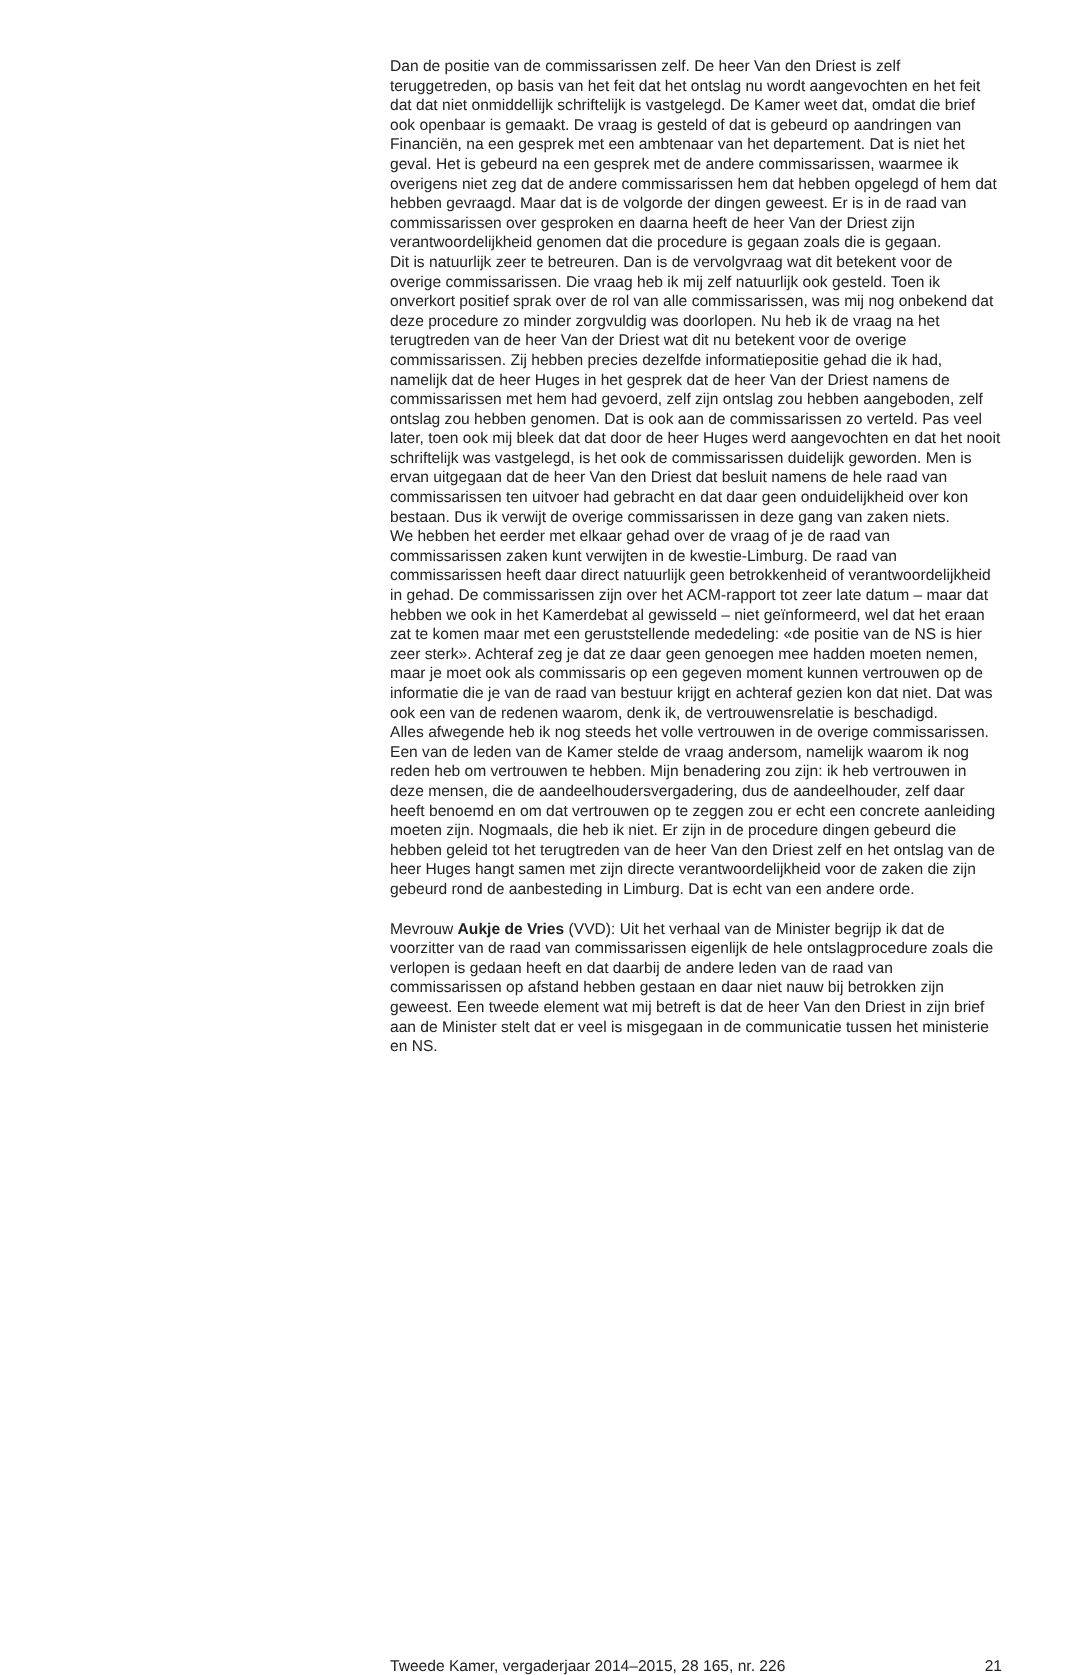Dan de positie van de commissarissen zelf. De heer Van den Driest is zelf teruggetreden, op basis van het feit dat het ontslag nu wordt aangevochten en het feit dat dat niet onmiddellijk schriftelijk is vastgelegd. De Kamer weet dat, omdat die brief ook openbaar is gemaakt. De vraag is gesteld of dat is gebeurd op aandringen van Financiën, na een gesprek met een ambtenaar van het departement. Dat is niet het geval. Het is gebeurd na een gesprek met de andere commissarissen, waarmee ik overigens niet zeg dat de andere commissarissen hem dat hebben opgelegd of hem dat hebben gevraagd. Maar dat is de volgorde der dingen geweest. Er is in de raad van commissarissen over gesproken en daarna heeft de heer Van der Driest zijn verantwoordelijkheid genomen dat die procedure is gegaan zoals die is gegaan.
Dit is natuurlijk zeer te betreuren. Dan is de vervolgvraag wat dit betekent voor de overige commissarissen. Die vraag heb ik mij zelf natuurlijk ook gesteld. Toen ik onverkort positief sprak over de rol van alle commissarissen, was mij nog onbekend dat deze procedure zo minder zorgvuldig was doorlopen. Nu heb ik de vraag na het terugtreden van de heer Van der Driest wat dit nu betekent voor de overige commissarissen. Zij hebben precies dezelfde informatiepositie gehad die ik had, namelijk dat de heer Huges in het gesprek dat de heer Van der Driest namens de commissarissen met hem had gevoerd, zelf zijn ontslag zou hebben aangeboden, zelf ontslag zou hebben genomen. Dat is ook aan de commissarissen zo verteld. Pas veel later, toen ook mij bleek dat dat door de heer Huges werd aangevochten en dat het nooit schriftelijk was vastgelegd, is het ook de commissarissen duidelijk geworden. Men is ervan uitgegaan dat de heer Van den Driest dat besluit namens de hele raad van commissarissen ten uitvoer had gebracht en dat daar geen onduidelijkheid over kon bestaan. Dus ik verwijt de overige commissarissen in deze gang van zaken niets.
We hebben het eerder met elkaar gehad over de vraag of je de raad van commissarissen zaken kunt verwijten in de kwestie-Limburg. De raad van commissarissen heeft daar direct natuurlijk geen betrokkenheid of verantwoordelijkheid in gehad. De commissarissen zijn over het ACM-rapport tot zeer late datum – maar dat hebben we ook in het Kamerdebat al gewisseld – niet geïnformeerd, wel dat het eraan zat te komen maar met een geruststellende mededeling: «de positie van de NS is hier zeer sterk». Achteraf zeg je dat ze daar geen genoegen mee hadden moeten nemen, maar je moet ook als commissaris op een gegeven moment kunnen vertrouwen op de informatie die je van de raad van bestuur krijgt en achteraf gezien kon dat niet. Dat was ook een van de redenen waarom, denk ik, de vertrouwensrelatie is beschadigd.
Alles afwegende heb ik nog steeds het volle vertrouwen in de overige commissarissen. Een van de leden van de Kamer stelde de vraag andersom, namelijk waarom ik nog reden heb om vertrouwen te hebben. Mijn benadering zou zijn: ik heb vertrouwen in deze mensen, die de aandeelhoudersvergadering, dus de aandeelhouder, zelf daar heeft benoemd en om dat vertrouwen op te zeggen zou er echt een concrete aanleiding moeten zijn. Nogmaals, die heb ik niet. Er zijn in de procedure dingen gebeurd die hebben geleid tot het terugtreden van de heer Van den Driest zelf en het ontslag van de heer Huges hangt samen met zijn directe verantwoordelijkheid voor de zaken die zijn gebeurd rond de aanbesteding in Limburg. Dat is echt van een andere orde.
Mevrouw Aukje de Vries (VVD): Uit het verhaal van de Minister begrijp ik dat de voorzitter van de raad van commissarissen eigenlijk de hele ontslagprocedure zoals die verlopen is gedaan heeft en dat daarbij de andere leden van de raad van commissarissen op afstand hebben gestaan en daar niet nauw bij betrokken zijn geweest. Een tweede element wat mij betreft is dat de heer Van den Driest in zijn brief aan de Minister stelt dat er veel is misgegaan in de communicatie tussen het ministerie en NS.
Tweede Kamer, vergaderjaar 2014–2015, 28 165, nr. 226 21